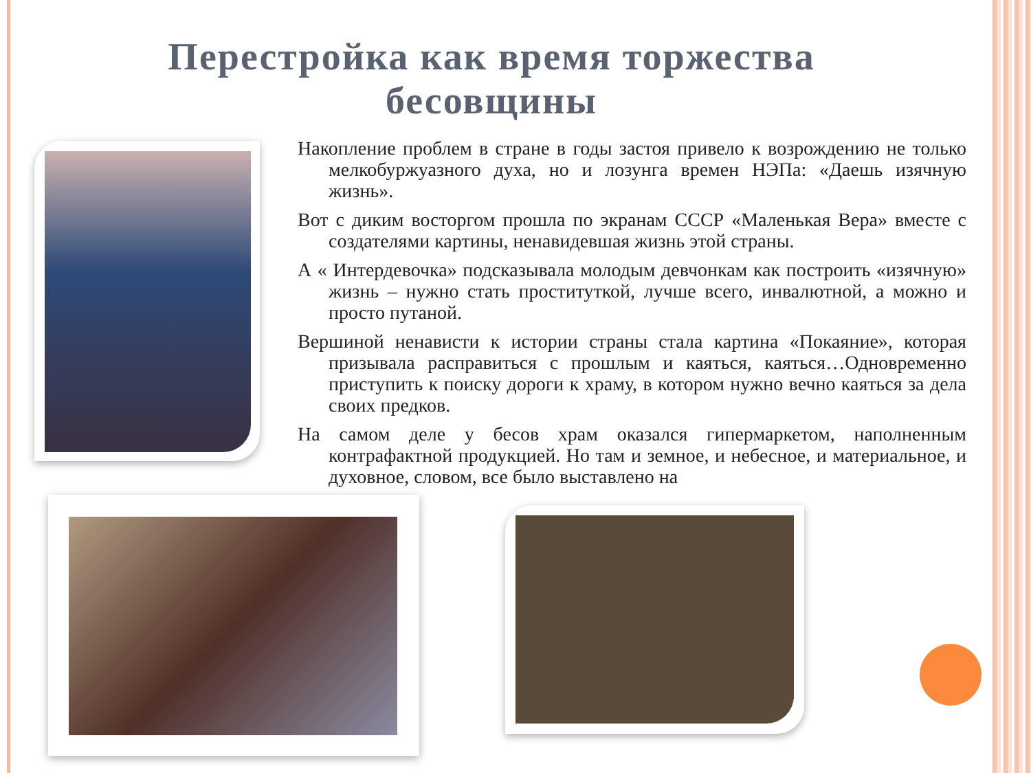Перестройка как время торжества
бесовщины
Накопление проблем в стране в годы застоя привело к возрождению не только мелкобуржуазного духа, но и лозунга времен НЭПа: «Даешь изячную жизнь».
Вот с диким восторгом прошла по экранам СССР «Маленькая Вера» вместе с создателями картины, ненавидевшая жизнь этой страны.
А « Интердевочка» подсказывала молодым девчонкам как построить «изячную» жизнь – нужно стать проституткой, лучше всего, инвалютной, а можно и просто путаной.
Вершиной ненависти к истории страны стала картина «Покаяние», которая призывала расправиться с прошлым и каяться, каяться…Одновременно приступить к поиску дороги к храму, в котором нужно вечно каяться за дела своих предков.
На самом деле у бесов храм оказался гипермаркетом, наполненным контрафактной продукцией. Но там и земное, и небесное, и материальное, и духовное, словом, все было выставлено на